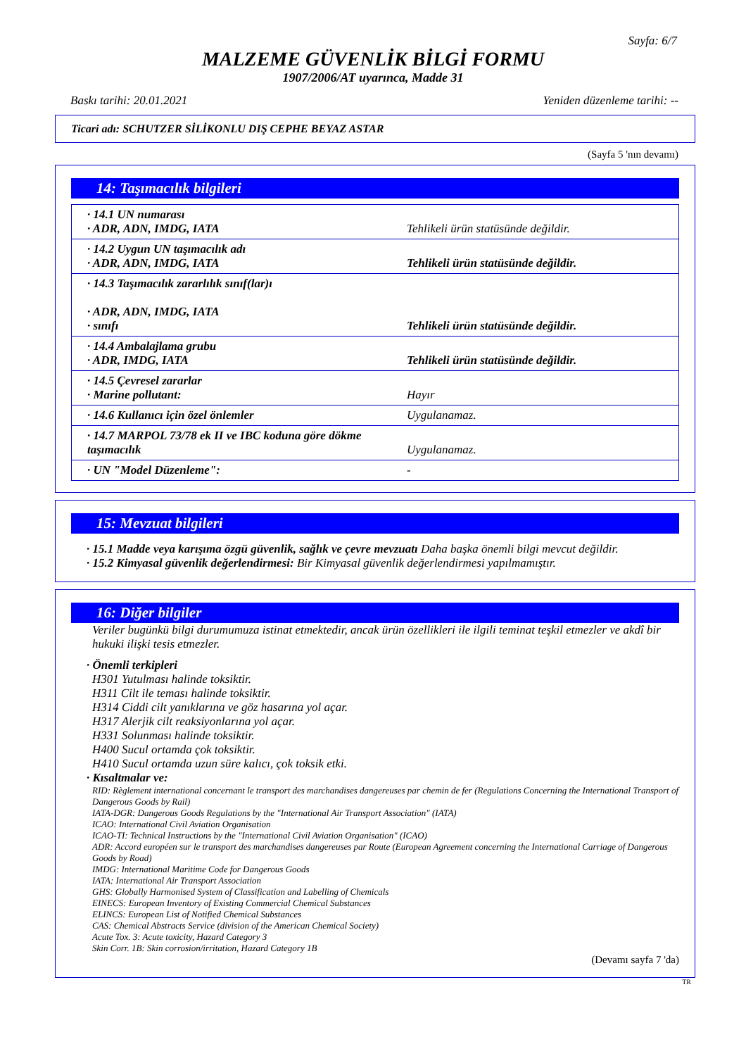Sayfa: 6/7
MALZEME GÜVENLİK BİLGİ FORMU
1907/2006/AT uyarınca, Madde 31
Baskı tarihi: 20.01.2021 Yeniden düzenleme tarihi: --
Ticari adı: SCHUTZER SİLİKONLU DIŞ CEPHE BEYAZ ASTAR
(Sayfa 5 'nın devamı)
14: Taşımacılık bilgileri
| · 14.1 UN numarası · ADR, ADN, IMDG, IATA | Tehlikeli ürün statüsünde değildir. |
| · 14.2 Uygun UN taşımacılık adı · ADR, ADN, IMDG, IATA | Tehlikeli ürün statüsünde değildir. |
| · 14.3 Taşımacılık zararlılık sınıf(lar)ı · ADR, ADN, IMDG, IATA · sınıfı | Tehlikeli ürün statüsünde değildir. |
| · 14.4 Ambalajlama grubu · ADR, IMDG, IATA | Tehlikeli ürün statüsünde değildir. |
| · 14.5 Çevresel zararlar · Marine pollutant: | Hayır |
| · 14.6 Kullanıcı için özel önlemler | Uygulanamaz. |
| · 14.7 MARPOL 73/78 ek II ve IBC koduna göre dökme taşımacılık | Uygulanamaz. |
| · UN "Model Düzenleme": | - |
15: Mevzuat bilgileri
· 15.1 Madde veya karışıma özgü güvenlik, sağlık ve çevre mevzuatı Daha başka önemli bilgi mevcut değildir.
· 15.2 Kimyasal güvenlik değerlendirmesi: Bir Kimyasal güvenlik değerlendirmesi yapılmamıştır.
16: Diğer bilgiler
Veriler bugünkü bilgi durumumuza istinat etmektedir, ancak ürün özellikleri ile ilgili teminat teşkil etmezler ve akdî bir hukuki ilişki tesis etmezler.
· Önemli terkipleri
H301 Yutulması halinde toksiktir.
H311 Cilt ile teması halinde toksiktir.
H314 Ciddi cilt yanıklarına ve göz hasarına yol açar.
H317 Alerjik cilt reaksiyonlarına yol açar.
H331 Solunması halinde toksiktir.
H400 Sucul ortamda çok toksiktir.
H410 Sucul ortamda uzun süre kalıcı, çok toksik etki.
· Kısaltmalar ve:
RID: Règlement international concernant le transport des marchandises dangereuses par chemin de fer (Regulations Concerning the International Transport of Dangerous Goods by Rail)
IATA-DGR: Dangerous Goods Regulations by the "International Air Transport Association" (IATA)
ICAO: International Civil Aviation Organisation
ICAO-TI: Technical Instructions by the "International Civil Aviation Organisation" (ICAO)
ADR: Accord européen sur le transport des marchandises dangereuses par Route (European Agreement concerning the International Carriage of Dangerous Goods by Road)
IMDG: International Maritime Code for Dangerous Goods
IATA: International Air Transport Association
GHS: Globally Harmonised System of Classification and Labelling of Chemicals
EINECS: European Inventory of Existing Commercial Chemical Substances
ELINCS: European List of Notified Chemical Substances
CAS: Chemical Abstracts Service (division of the American Chemical Society)
Acute Tox. 3: Acute toxicity, Hazard Category 3
Skin Corr. 1B: Skin corrosion/irritation, Hazard Category 1B
(Devamı sayfa 7 'da)
TR